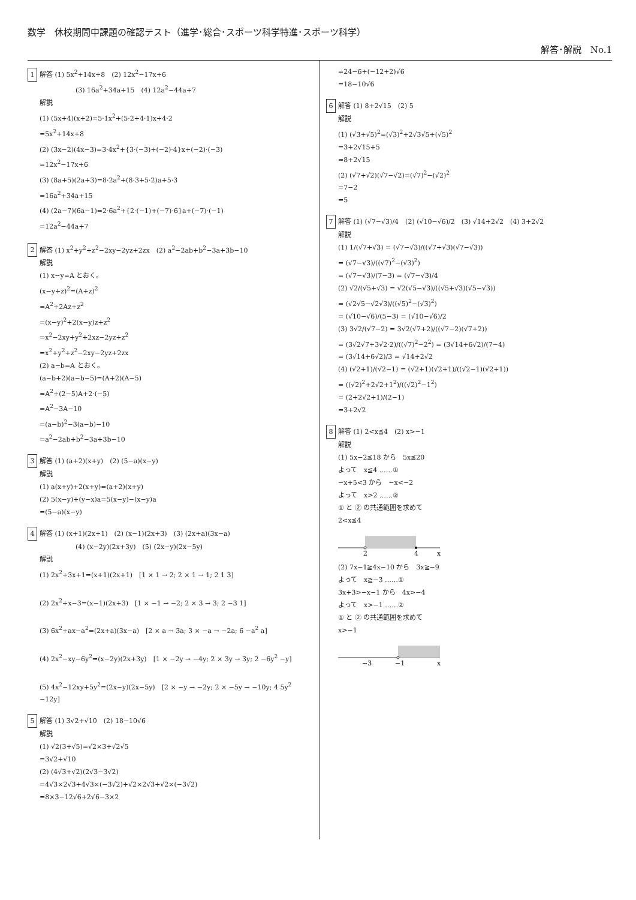数学　休校期間中課題の確認テスト（進学･総合･スポーツ科学特進･スポーツ科学）
解答･解説　No.1
1 解答 (1) 5x<sup>2</sup>+14x+8　(2) 12x<sup>2</sup>−17x+6
(3) 16a<sup>2</sup>+34a+15　(4) 12a<sup>2</sup>−44a+7
解説
(1) (5x+4)(x+2)=5·1x<sup>2</sup>+(5·2+4·1)x+4·2
=5x<sup>2</sup>+14x+8
(2) (3x−2)(4x−3)=3·4x<sup>2</sup>+{3·(−3)+(−2)·4}x+(−2)·(−3)
=12x<sup>2</sup>−17x+6
(3) (8a+5)(2a+3)=8·2a<sup>2</sup>+(8·3+5·2)a+5·3
=16a<sup>2</sup>+34a+15
(4) (2a−7)(6a−1)=2·6a<sup>2</sup>+{2·(−1)+(−7)·6}a+(−7)·(−1)
=12a<sup>2</sup>−44a+7
2 解答 (1) x<sup>2</sup>+y<sup>2</sup>+z<sup>2</sup>−2xy−2yz+2zx　(2) a<sup>2</sup>−2ab+b<sup>2</sup>−3a+3b−10
解説
(1) x−y=A とおく。
(x−y+z)<sup>2</sup>=(A+z)<sup>2</sup>
=A<sup>2</sup>+2Az+z<sup>2</sup>
=(x−y)<sup>2</sup>+2(x−y)z+z<sup>2</sup>
=x<sup>2</sup>−2xy+y<sup>2</sup>+2xz−2yz+z<sup>2</sup>
=x<sup>2</sup>+y<sup>2</sup>+z<sup>2</sup>−2xy−2yz+2zx
(2) a−b=A とおく。
(a−b+2)(a−b−5)=(A+2)(A−5)
=A<sup>2</sup>+(2−5)A+2·(−5)
=A<sup>2</sup>−3A−10
=(a−b)<sup>2</sup>−3(a−b)−10
=a<sup>2</sup>−2ab+b<sup>2</sup>−3a+3b−10
3 解答 (1) (a+2)(x+y)　(2) (5−a)(x−y)
解説
(1) a(x+y)+2(x+y)=(a+2)(x+y)
(2) 5(x−y)+(y−x)a=5(x−y)−(x−y)a
=(5−a)(x−y)
4 解答 (1) (x+1)(2x+1)　(2) (x−1)(2x+3)　(3) (2x+a)(3x−a)
(4) (x−2y)(2x+3y)　(5) (2x−y)(2x−5y)
解説
(1) 2x<sup>2</sup>+3x+1=(x+1)(2x+1)　[1 × 1 → 2; 2 × 1 → 1; 2 1 3]
(2) 2x<sup>2</sup>+x−3=(x−1)(2x+3)　[1 × −1 → −2; 2 × 3 → 3; 2 −3 1]
(3) 6x<sup>2</sup>+ax−a<sup>2</sup>=(2x+a)(3x−a)　[2 × a → 3a; 3 × −a → −2a; 6 −a<sup>2</sup> a]
(4) 2x<sup>2</sup>−xy−6y<sup>2</sup>=(x−2y)(2x+3y)　[1 × −2y → −4y; 2 × 3y → 3y; 2 −6y<sup>2</sup> −y]
(5) 4x<sup>2</sup>−12xy+5y<sup>2</sup>=(2x−y)(2x−5y)　[2 × −y → −2y; 2 × −5y → −10y; 4 5y<sup>2</sup> −12y]
5 解答 (1) 3√2+√10　(2) 18−10√6
解説
(1) √2(3+√5)=√2×3+√2√5
=3√2+√10
(2) (4√3+√2)(2√3−3√2)
=4√3×2√3+4√3×(−3√2)+√2×2√3+√2×(−3√2)
=8×3−12√6+2√6−3×2
=24−6+(−12+2)√6
=18−10√6
6 解答 (1) 8+2√15　(2) 5
解説
(1) (√3+√5)<sup>2</sup>=(√3)<sup>2</sup>+2√3√5+(√5)<sup>2</sup>
=3+2√15+5
=8+2√15
(2) (√7+√2)(√7−√2)=(√7)<sup>2</sup>−(√2)<sup>2</sup>
=7−2
=5
7 解答 (1) (√7−√3)/4　(2) (√10−√6)/2　(3) √14+2√2　(4) 3+2√2
解説
(1) 1/(√7+√3) = (√7−√3)/((√7+√3)(√7−√3))
= (√7−√3)/((√7)<sup>2</sup>−(√3)<sup>2</sup>)
= (√7−√3)/(7−3) = (√7−√3)/4
(2) √2/(√5+√3) = √2(√5−√3)/((√5+√3)(√5−√3))
= (√2√5−√2√3)/((√5)<sup>2</sup>−(√3)<sup>2</sup>)
= (√10−√6)/(5−3) = (√10−√6)/2
(3) 3√2/(√7−2) = 3√2(√7+2)/((√7−2)(√7+2))
= (3√2√7+3√2·2)/((√7)<sup>2</sup>−2<sup>2</sup>) = (3√14+6√2)/(7−4)
= (3√14+6√2)/3 = √14+2√2
(4) (√2+1)/(√2−1) = (√2+1)(√2+1)/((√2−1)(√2+1))
= ((√2)<sup>2</sup>+2√2+1<sup>2</sup>)/((√2)<sup>2</sup>−1<sup>2</sup>)
= (2+2√2+1)/(2−1)
=3+2√2
8 解答 (1) 2<x≦4　(2) x>−1
解説
(1) 5x−2≦18 から　5x≦20
よって　x≦4 ……①
−x+5<3 から　−x<−2
よって　x>2 ……②
① と ② の共通範囲を求めて
2<x≦4
2
4
x
(2) 7x−1≧4x−10 から　3x≧−9
よって　x≧−3 ……①
3x+3>−x−1 から　4x>−4
よって　x>−1 ……②
① と ② の共通範囲を求めて
x>−1
−3
−1
x